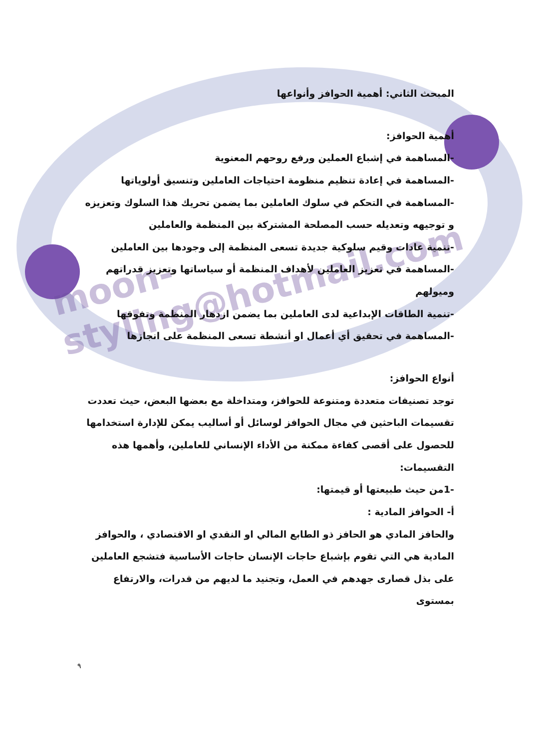moon-styling@hotmail.com
المبحث الثاني: أهمية الحوافز وأنواعها
أهمية الحوافز:
-المساهمة في إشباع العملين ورفع روحهم المعنوية
-المساهمة في إعادة تنظيم منظومة احتياجات العاملين وتنسيق أولوياتها
-المساهمة في التحكم في سلوك العاملين بما يضمن تحريك هذا السلوك وتعزيزه و توجيهه وتعديله حسب المصلحة المشتركة بين المنظمة والعاملين
-تنمية عادات وقيم سلوكية جديدة تسعى المنظمة إلى وجودها بين العاملين
-المساهمة في تعزيز العاملين لأهداف المنظمة أو سياساتها وتعزيز قدراتهم وميولهم
-تنمية الطاقات الإبداعية لدى العاملين بما يضمن ازدهار المنظمة وتفوقها
-المساهمة في تحقيق أي أعمال او أنشطة تسعى المنظمة على انجازها
أنواع الحوافز:
توجد تصنيفات متعددة ومتنوعة للحوافز، ومتداخلة مع بعضها البعض، حيث تعددت تقسيمات الباحثين في مجال الحوافز لوسائل أو أساليب يمكن للإدارة استخدامها للحصول على أقصى كفاءة ممكنة من الأداء الإنساني للعاملين، وأهمها هذه التقسيمات:
-1من حيث طبيعتها أو قيمتها:
أ- الحوافز المادية :
والحافز المادي هو الحافز ذو الطابع المالي او النقدي او الاقتصادي ، والحوافز المادية هي التي تقوم بإشباع حاجات الإنسان حاجات الأساسية فتشجع العاملين على بذل قصارى جهدهم في العمل، وتجنيد ما لديهم من قدرات، والارتفاع بمستوى
٩